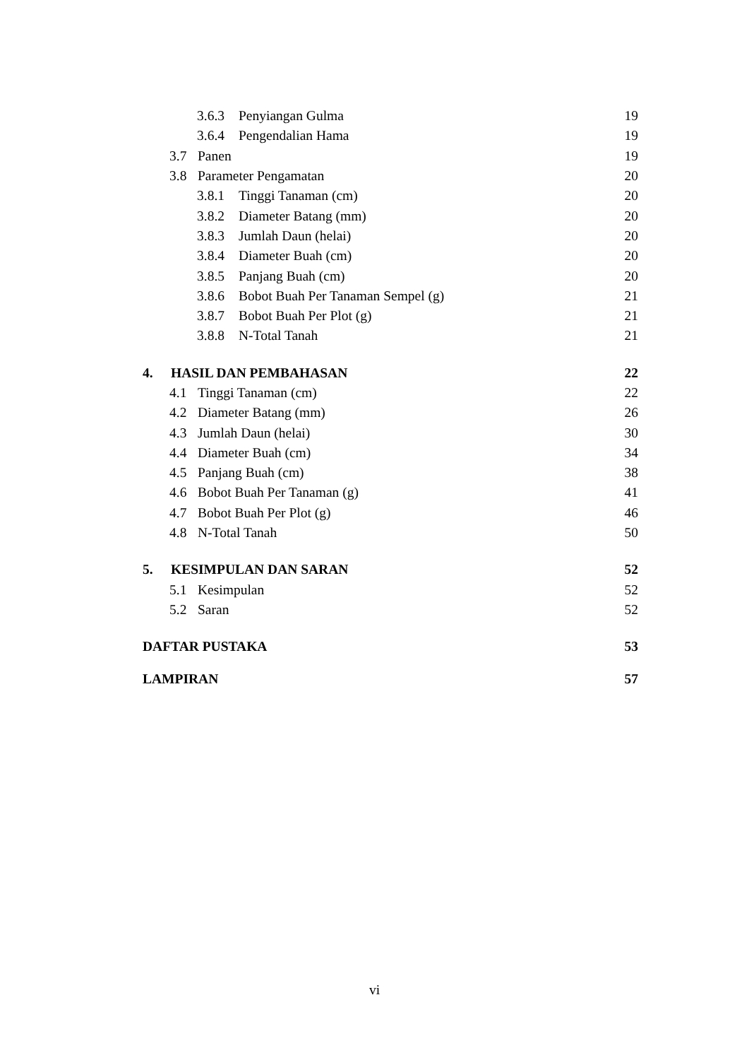3.6.3 Penyiangan Gulma 19
3.6.4 Pengendalian Hama 19
3.7 Panen 19
3.8 Parameter Pengamatan 20
3.8.1 Tinggi Tanaman (cm) 20
3.8.2 Diameter Batang (mm) 20
3.8.3 Jumlah Daun (helai) 20
3.8.4 Diameter Buah (cm) 20
3.8.5 Panjang Buah (cm) 20
3.8.6 Bobot Buah Per Tanaman Sempel (g) 21
3.8.7 Bobot Buah Per Plot (g) 21
3.8.8 N-Total Tanah 21
4. HASIL DAN PEMBAHASAN 22
4.1 Tinggi Tanaman (cm) 22
4.2 Diameter Batang (mm) 26
4.3 Jumlah Daun (helai) 30
4.4 Diameter Buah (cm) 34
4.5 Panjang Buah (cm) 38
4.6 Bobot Buah Per Tanaman (g) 41
4.7 Bobot Buah Per Plot (g) 46
4.8 N-Total Tanah 50
5. KESIMPULAN DAN SARAN 52
5.1 Kesimpulan 52
5.2 Saran 52
DAFTAR PUSTAKA 53
LAMPIRAN 57
vi